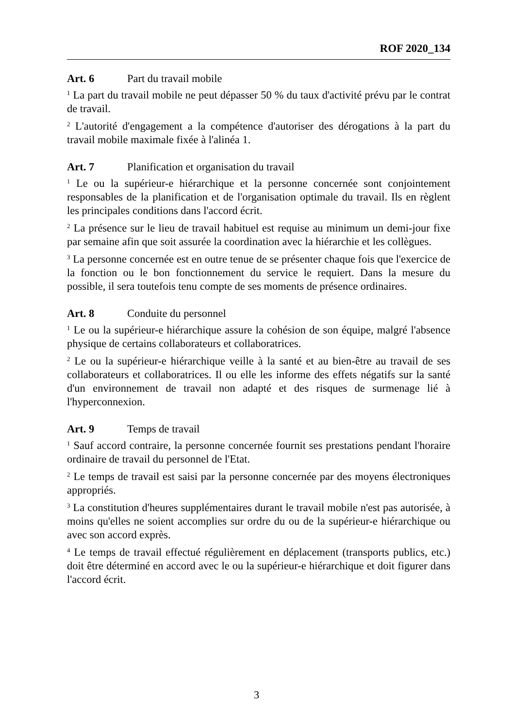ROF 2020_134
Art. 6 Part du travail mobile
<sup>1</sup> La part du travail mobile ne peut dépasser 50 % du taux d'activité prévu par le contrat de travail.
<sup>2</sup> L'autorité d'engagement a la compétence d'autoriser des dérogations à la part du travail mobile maximale fixée à l'alinéa 1.
Art. 7 Planification et organisation du travail
<sup>1</sup> Le ou la supérieur-e hiérarchique et la personne concernée sont conjointement responsables de la planification et de l'organisation optimale du travail. Ils en règlent les principales conditions dans l'accord écrit.
<sup>2</sup> La présence sur le lieu de travail habituel est requise au minimum un demi-jour fixe par semaine afin que soit assurée la coordination avec la hiérarchie et les collègues.
<sup>3</sup> La personne concernée est en outre tenue de se présenter chaque fois que l'exercice de la fonction ou le bon fonctionnement du service le requiert. Dans la mesure du possible, il sera toutefois tenu compte de ses moments de présence ordinaires.
Art. 8 Conduite du personnel
<sup>1</sup> Le ou la supérieur-e hiérarchique assure la cohésion de son équipe, malgré l'absence physique de certains collaborateurs et collaboratrices.
<sup>2</sup> Le ou la supérieur-e hiérarchique veille à la santé et au bien-être au travail de ses collaborateurs et collaboratrices. Il ou elle les informe des effets négatifs sur la santé d'un environnement de travail non adapté et des risques de surmenage lié à l'hyperconnexion.
Art. 9 Temps de travail
<sup>1</sup> Sauf accord contraire, la personne concernée fournit ses prestations pendant l'horaire ordinaire de travail du personnel de l'Etat.
<sup>2</sup> Le temps de travail est saisi par la personne concernée par des moyens électroniques appropriés.
<sup>3</sup> La constitution d'heures supplémentaires durant le travail mobile n'est pas autorisée, à moins qu'elles ne soient accomplies sur ordre du ou de la supérieur-e hiérarchique ou avec son accord exprès.
<sup>4</sup> Le temps de travail effectué régulièrement en déplacement (transports publics, etc.) doit être déterminé en accord avec le ou la supérieur-e hiérarchique et doit figurer dans l'accord écrit.
3